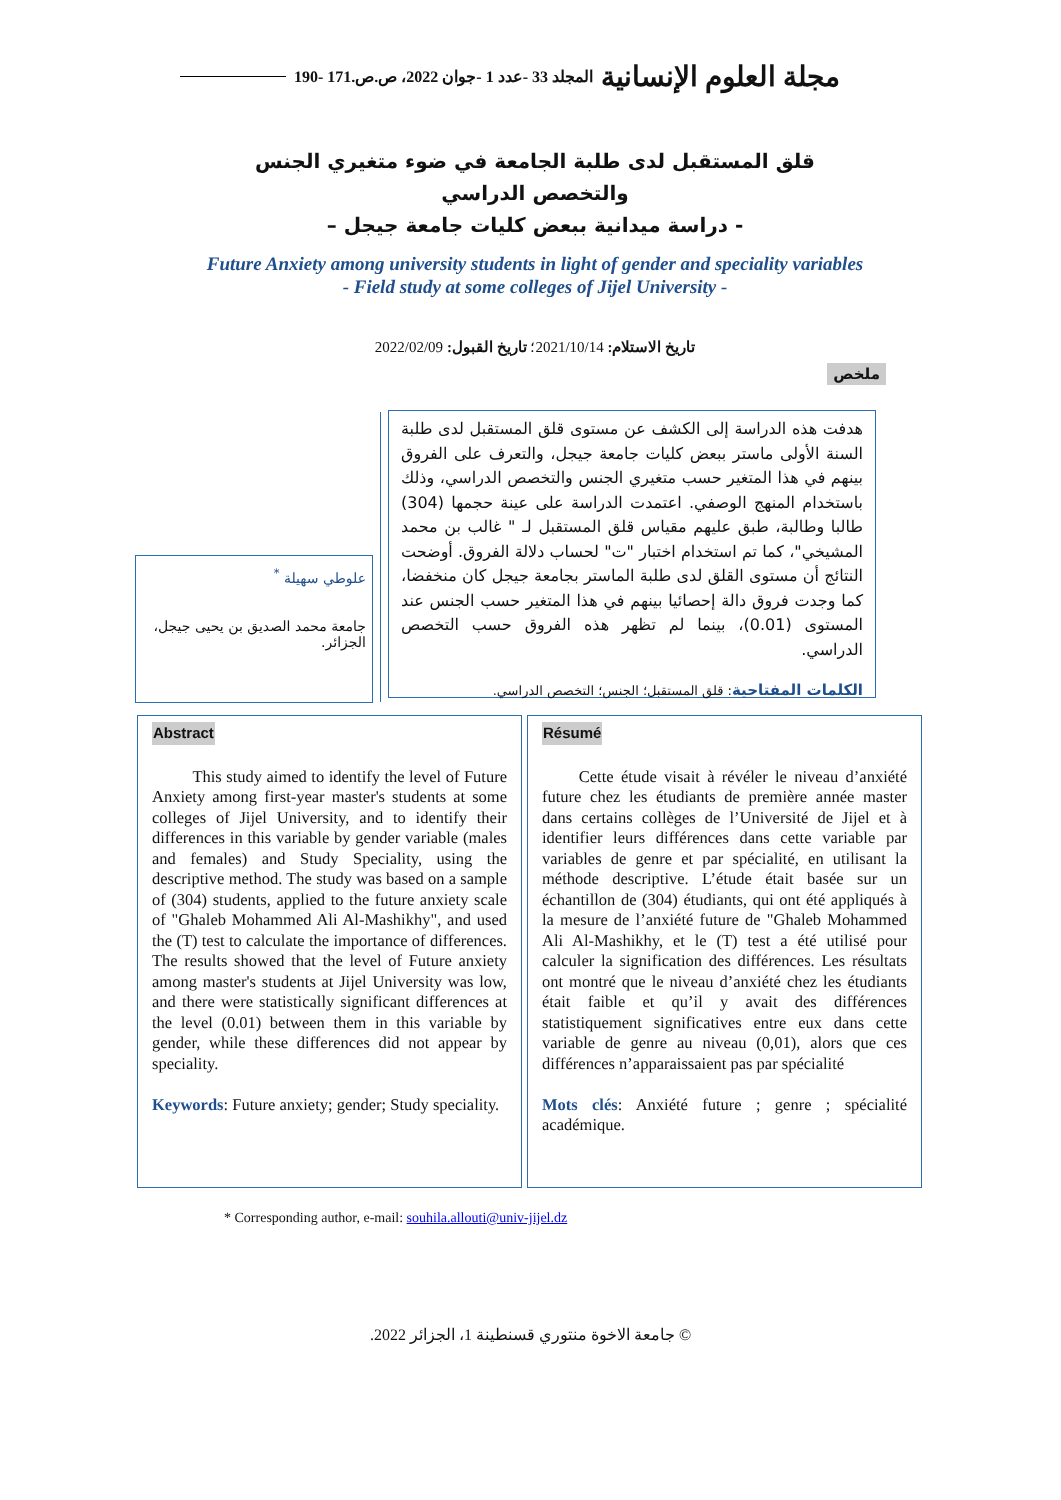مجلة العلوم الإنسانية المجلد 33 -عدد 1 -جوان 2022، ص.ص.171 -190
قلق المستقبل لدى طلبة الجامعة في ضوء متغيري الجنس والتخصص الدراسي
- دراسة ميدانية ببعض كليات جامعة جيجل –
Future Anxiety among university students in light of gender and speciality variables
- Field study at some colleges of Jijel University -
تاريخ الاستلام: 2021/10/14؛ تاريخ القبول: 2022/02/09
ملخص
هدفت هذه الدراسة إلى الكشف عن مستوى قلق المستقبل لدى طلبة السنة الأولى ماستر ببعض كليات جامعة جيجل، والتعرف على الفروق بينهم في هذا المتغير حسب متغيري الجنس والتخصص الدراسي، وذلك باستخدام المنهج الوصفي. اعتمدت الدراسة على عينة حجمها (304) طالبا وطالبة، طبق عليهم مقياس قلق المستقبل لـ " غالب بن محمد المشيخي"، كما تم استخدام اختبار "ت" لحساب دلالة الفروق. أوضحت النتائج أن مستوى القلق لدى طلبة الماستر بجامعة جيجل كان منخفضا، كما وجدت فروق دالة إحصائيا بينهم في هذا المتغير حسب الجنس عند المستوى (0.01)، بينما لم تظهر هذه الفروق حسب التخصص الدراسي.
الكلمات المفتاحية: قلق المستقبل؛ الجنس؛ التخصص الدراسي.
علوطي سهيلة <sup>*</sup>
جامعة محمد الصديق بن يحيى جيجل، الجزائر.
Abstract
This study aimed to identify the level of Future Anxiety among first-year master's students at some colleges of Jijel University, and to identify their differences in this variable by gender variable (males and females) and Study Speciality, using the descriptive method. The study was based on a sample of (304) students, applied to the future anxiety scale of "Ghaleb Mohammed Ali Al-Mashikhy", and used the (T) test to calculate the importance of differences. The results showed that the level of Future anxiety among master's students at Jijel University was low, and there were statistically significant differences at the level (0.01) between them in this variable by gender, while these differences did not appear by speciality.
Keywords: Future anxiety; gender; Study speciality.
Résumé
Cette étude visait à révéler le niveau d’anxiété future chez les étudiants de première année master dans certains collèges de l’Université de Jijel et à identifier leurs différences dans cette variable par variables de genre et par spécialité, en utilisant la méthode descriptive. L’étude était basée sur un échantillon de (304) étudiants, qui ont été appliqués à la mesure de l’anxiété future de "Ghaleb Mohammed Ali Al-Mashikhy, et le (T) test a été utilisé pour calculer la signification des différences. Les résultats ont montré que le niveau d’anxiété chez les étudiants était faible et qu’il y avait des différences statistiquement significatives entre eux dans cette variable de genre au niveau (0,01), alors que ces différences n’apparaissaient pas par spécialité
Mots clés: Anxiété future ; genre ; spécialité académique.
* Corresponding author, e-mail: souhila.allouti@univ-jijel.dz
© جامعة الاخوة منتوري قسنطينة 1، الجزائر 2022.